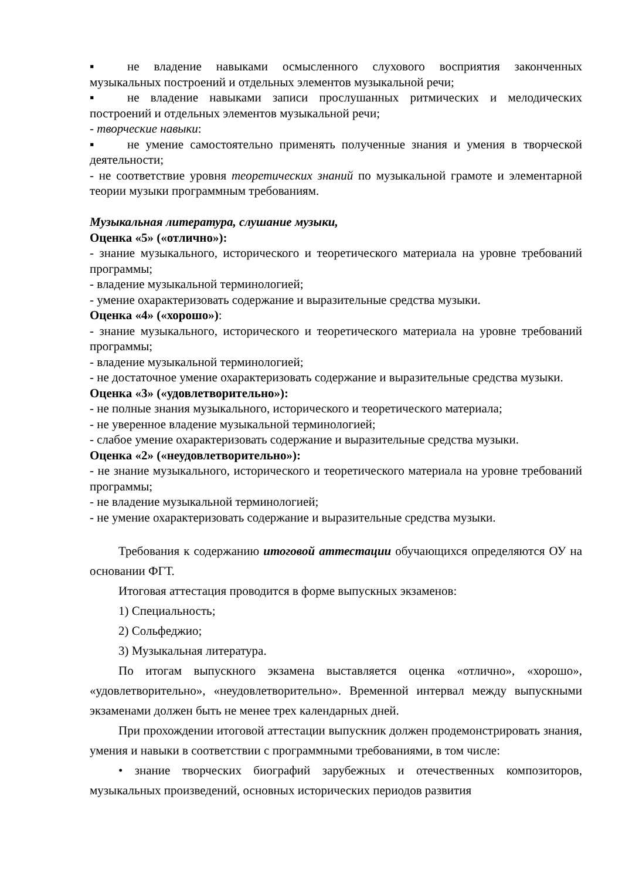▪ не владение навыками осмысленного слухового восприятия законченных музыкальных построений и отдельных элементов музыкальной речи;
▪ не владение навыками записи прослушанных ритмических и мелодических построений и отдельных элементов музыкальной речи;
- творческие навыки:
▪ не умение самостоятельно применять полученные знания и умения в творческой деятельности;
- не соответствие уровня теоретических знаний по музыкальной грамоте и элементарной теории музыки программным требованиям.
Музыкальная литература, слушание музыки,
Оценка «5» («отлично»):
- знание музыкального, исторического и теоретического материала на уровне требований программы;
- владение музыкальной терминологией;
- умение охарактеризовать содержание и выразительные средства музыки.
Оценка «4» («хорошо»):
- знание музыкального, исторического и теоретического материала на уровне требований программы;
- владение музыкальной терминологией;
- не достаточное умение охарактеризовать содержание и выразительные средства музыки.
Оценка «3» («удовлетворительно»):
- не полные знания музыкального, исторического и теоретического материала;
- не уверенное владение музыкальной терминологией;
- слабое умение охарактеризовать содержание и выразительные средства музыки.
Оценка «2» («неудовлетворительно»):
- не знание музыкального, исторического и теоретического материала на уровне требований программы;
- не владение музыкальной терминологией;
- не умение охарактеризовать содержание и выразительные средства музыки.
Требования к содержанию итоговой аттестации обучающихся определяются ОУ на основании ФГТ.
Итоговая аттестация проводится в форме выпускных экзаменов:
1) Специальность;
2) Сольфеджио;
3) Музыкальная литература.
По итогам выпускного экзамена выставляется оценка «отлично», «хорошо», «удовлетворительно», «неудовлетворительно». Временной интервал между выпускными экзаменами должен быть не менее трех календарных дней.
При прохождении итоговой аттестации выпускник должен продемонстрировать знания, умения и навыки в соответствии с программными требованиями, в том числе:
• знание творческих биографий зарубежных и отечественных композиторов, музыкальных произведений, основных исторических периодов развития